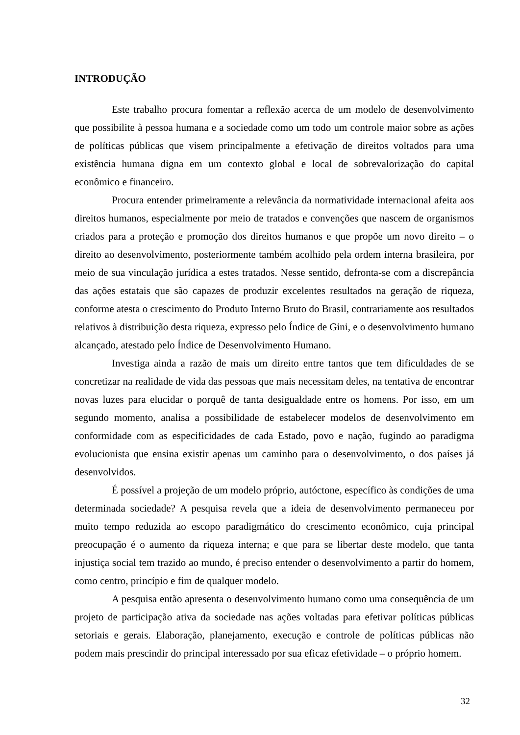INTRODUÇÃO
Este trabalho procura fomentar a reflexão acerca de um modelo de desenvolvimento que possibilite à pessoa humana e a sociedade como um todo um controle maior sobre as ações de políticas públicas que visem principalmente a efetivação de direitos voltados para uma existência humana digna em um contexto global e local de sobrevalorização do capital econômico e financeiro.
Procura entender primeiramente a relevância da normatividade internacional afeita aos direitos humanos, especialmente por meio de tratados e convenções que nascem de organismos criados para a proteção e promoção dos direitos humanos e que propõe um novo direito – o direito ao desenvolvimento, posteriormente também acolhido pela ordem interna brasileira, por meio de sua vinculação jurídica a estes tratados. Nesse sentido, defronta-se com a discrepância das ações estatais que são capazes de produzir excelentes resultados na geração de riqueza, conforme atesta o crescimento do Produto Interno Bruto do Brasil, contrariamente aos resultados relativos à distribuição desta riqueza, expresso pelo Índice de Gini, e o desenvolvimento humano alcançado, atestado pelo Índice de Desenvolvimento Humano.
Investiga ainda a razão de mais um direito entre tantos que tem dificuldades de se concretizar na realidade de vida das pessoas que mais necessitam deles, na tentativa de encontrar novas luzes para elucidar o porquê de tanta desigualdade entre os homens. Por isso, em um segundo momento, analisa a possibilidade de estabelecer modelos de desenvolvimento em conformidade com as especificidades de cada Estado, povo e nação, fugindo ao paradigma evolucionista que ensina existir apenas um caminho para o desenvolvimento, o dos países já desenvolvidos.
É possível a projeção de um modelo próprio, autóctone, específico às condições de uma determinada sociedade? A pesquisa revela que a ideia de desenvolvimento permaneceu por muito tempo reduzida ao escopo paradigmático do crescimento econômico, cuja principal preocupação é o aumento da riqueza interna; e que para se libertar deste modelo, que tanta injustiça social tem trazido ao mundo, é preciso entender o desenvolvimento a partir do homem, como centro, princípio e fim de qualquer modelo.
A pesquisa então apresenta o desenvolvimento humano como uma consequência de um projeto de participação ativa da sociedade nas ações voltadas para efetivar políticas públicas setoriais e gerais. Elaboração, planejamento, execução e controle de políticas públicas não podem mais prescindir do principal interessado por sua eficaz efetividade – o próprio homem.
32